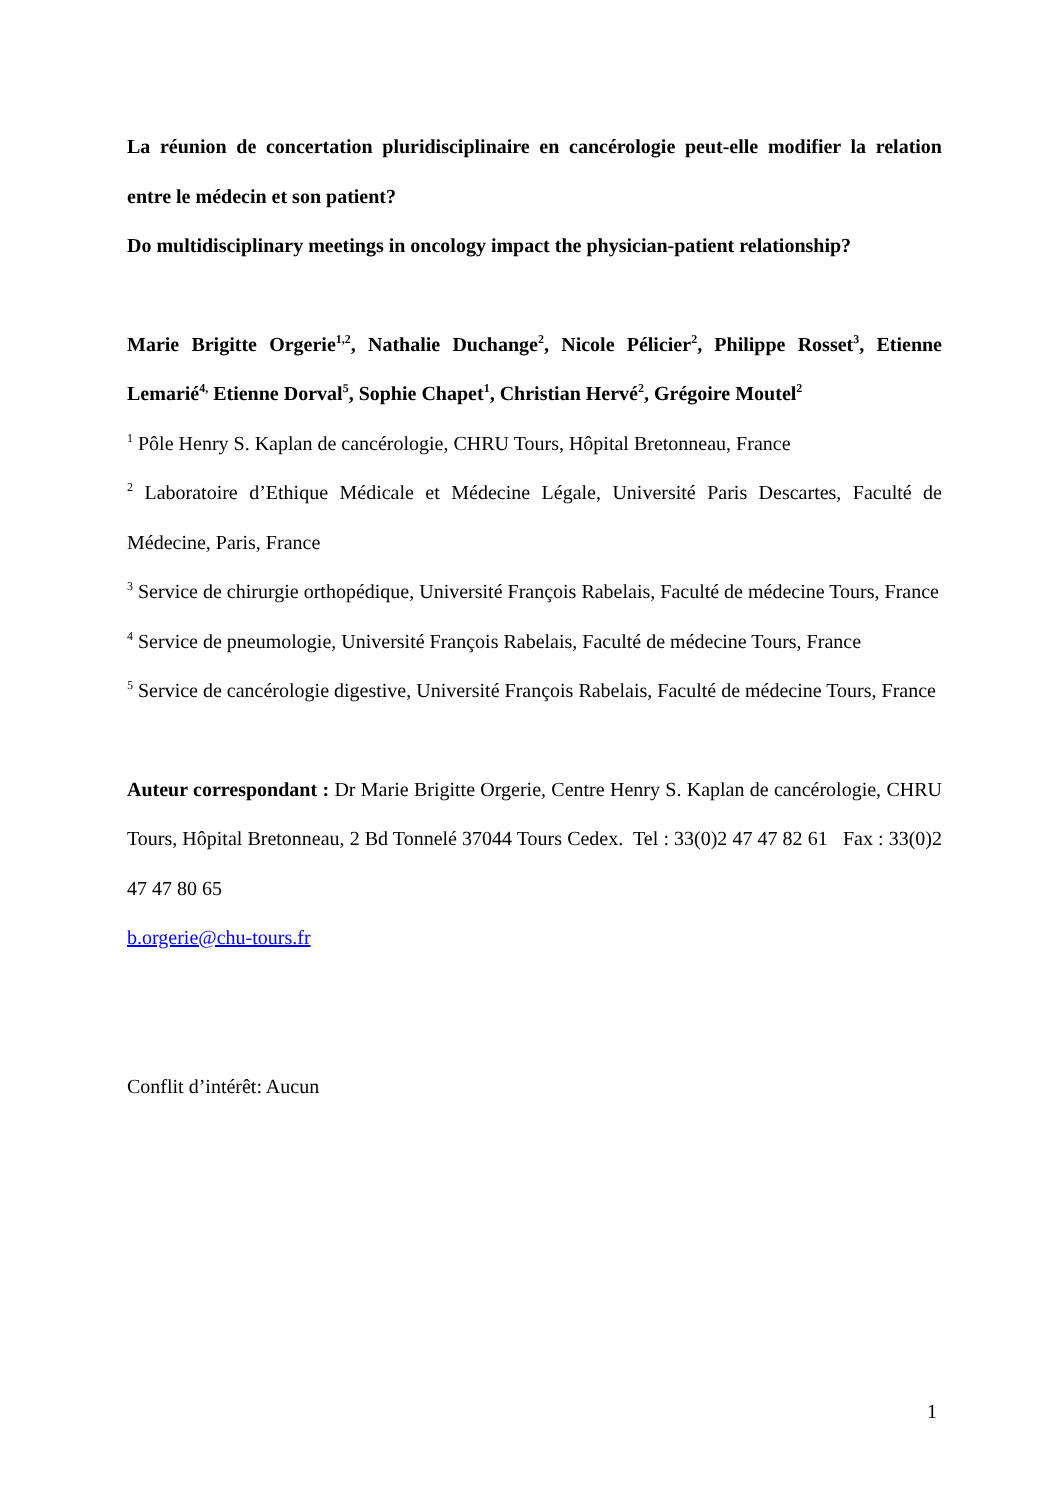La réunion de concertation pluridisciplinaire en cancérologie peut-elle modifier la relation entre le médecin et son patient?
Do multidisciplinary meetings in oncology impact the physician-patient relationship?
Marie Brigitte Orgerie<sup>1,2</sup>, Nathalie Duchange<sup>2</sup>, Nicole Pélicier<sup>2</sup>, Philippe Rosset<sup>3</sup>, Etienne Lemarié<sup>4,</sup> Etienne Dorval<sup>5</sup>, Sophie Chapet<sup>1</sup>, Christian Hervé<sup>2</sup>, Grégoire Moutel<sup>2</sup>
<sup>1</sup> Pôle Henry S. Kaplan de cancérologie, CHRU Tours, Hôpital Bretonneau, France
<sup>2</sup> Laboratoire d’Ethique Médicale et Médecine Légale, Université Paris Descartes, Faculté de Médecine, Paris, France
<sup>3</sup> Service de chirurgie orthopédique, Université François Rabelais, Faculté de médecine Tours, France
<sup>4</sup> Service de pneumologie, Université François Rabelais, Faculté de médecine Tours, France
<sup>5</sup> Service de cancérologie digestive, Université François Rabelais, Faculté de médecine Tours, France
Auteur correspondant : Dr Marie Brigitte Orgerie, Centre Henry S. Kaplan de cancérologie, CHRU Tours, Hôpital Bretonneau, 2 Bd Tonnelé 37044 Tours Cedex. Tel : 33(0)2 47 47 82 61 Fax : 33(0)2 47 47 80 65
b.orgerie@chu-tours.fr
Conflit d’intérêt: Aucun
1